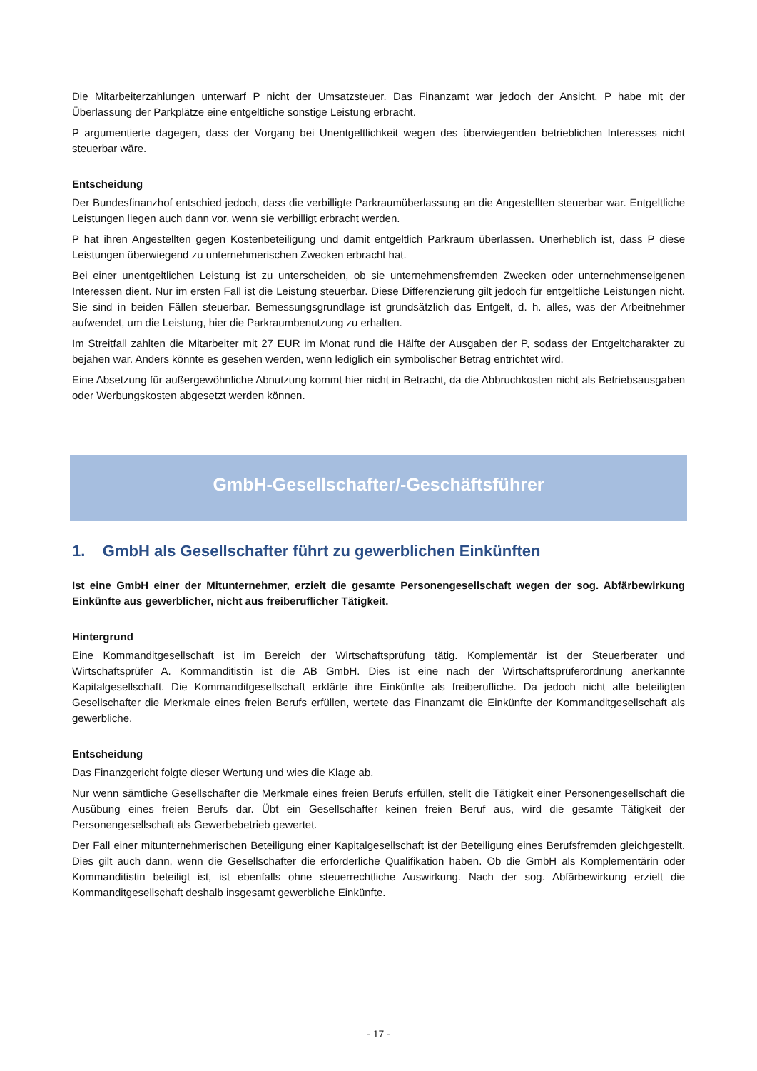Die Mitarbeiterzahlungen unterwarf P nicht der Umsatzsteuer. Das Finanzamt war jedoch der Ansicht, P habe mit der Überlassung der Parkplätze eine entgeltliche sonstige Leistung erbracht.
P argumentierte dagegen, dass der Vorgang bei Unentgeltlichkeit wegen des überwiegenden betrieblichen Interesses nicht steuerbar wäre.
Entscheidung
Der Bundesfinanzhof entschied jedoch, dass die verbilligte Parkraumüberlassung an die Angestellten steuerbar war. Entgeltliche Leistungen liegen auch dann vor, wenn sie verbilligt erbracht werden.
P hat ihren Angestellten gegen Kostenbeteiligung und damit entgeltlich Parkraum überlassen. Unerheblich ist, dass P diese Leistungen überwiegend zu unternehmerischen Zwecken erbracht hat.
Bei einer unentgeltlichen Leistung ist zu unterscheiden, ob sie unternehmensfremden Zwecken oder unternehmenseigenen Interessen dient. Nur im ersten Fall ist die Leistung steuerbar. Diese Differenzierung gilt jedoch für entgeltliche Leistungen nicht. Sie sind in beiden Fällen steuerbar. Bemessungsgrundlage ist grundsätzlich das Entgelt, d. h. alles, was der Arbeitnehmer aufwendet, um die Leistung, hier die Parkraumbenutzung zu erhalten.
Im Streitfall zahlten die Mitarbeiter mit 27 EUR im Monat rund die Hälfte der Ausgaben der P, sodass der Entgeltcharakter zu bejahen war. Anders könnte es gesehen werden, wenn lediglich ein symbolischer Betrag entrichtet wird.
Eine Absetzung für außergewöhnliche Abnutzung kommt hier nicht in Betracht, da die Abbruchkosten nicht als Betriebsausgaben oder Werbungskosten abgesetzt werden können.
GmbH-Gesellschafter/-Geschäftsführer
1. GmbH als Gesellschafter führt zu gewerblichen Einkünften
Ist eine GmbH einer der Mitunternehmer, erzielt die gesamte Personengesellschaft wegen der sog. Abfärbewirkung Einkünfte aus gewerblicher, nicht aus freiberuflicher Tätigkeit.
Hintergrund
Eine Kommanditgesellschaft ist im Bereich der Wirtschaftsprüfung tätig. Komplementär ist der Steuerberater und Wirtschaftsprüfer A. Kommanditistin ist die AB GmbH. Dies ist eine nach der Wirtschaftsprüferordnung anerkannte Kapitalgesellschaft. Die Kommanditgesellschaft erklärte ihre Einkünfte als freiberufliche. Da jedoch nicht alle beteiligten Gesellschafter die Merkmale eines freien Berufs erfüllen, wertete das Finanzamt die Einkünfte der Kommanditgesellschaft als gewerbliche.
Entscheidung
Das Finanzgericht folgte dieser Wertung und wies die Klage ab.
Nur wenn sämtliche Gesellschafter die Merkmale eines freien Berufs erfüllen, stellt die Tätigkeit einer Personengesellschaft die Ausübung eines freien Berufs dar. Übt ein Gesellschafter keinen freien Beruf aus, wird die gesamte Tätigkeit der Personengesellschaft als Gewerbebetrieb gewertet.
Der Fall einer mitunternehmerischen Beteiligung einer Kapitalgesellschaft ist der Beteiligung eines Berufsfremden gleichgestellt. Dies gilt auch dann, wenn die Gesellschafter die erforderliche Qualifikation haben. Ob die GmbH als Komplementärin oder Kommanditistin beteiligt ist, ist ebenfalls ohne steuerrechtliche Auswirkung. Nach der sog. Abfärbewirkung erzielt die Kommanditgesellschaft deshalb insgesamt gewerbliche Einkünfte.
- 17 -